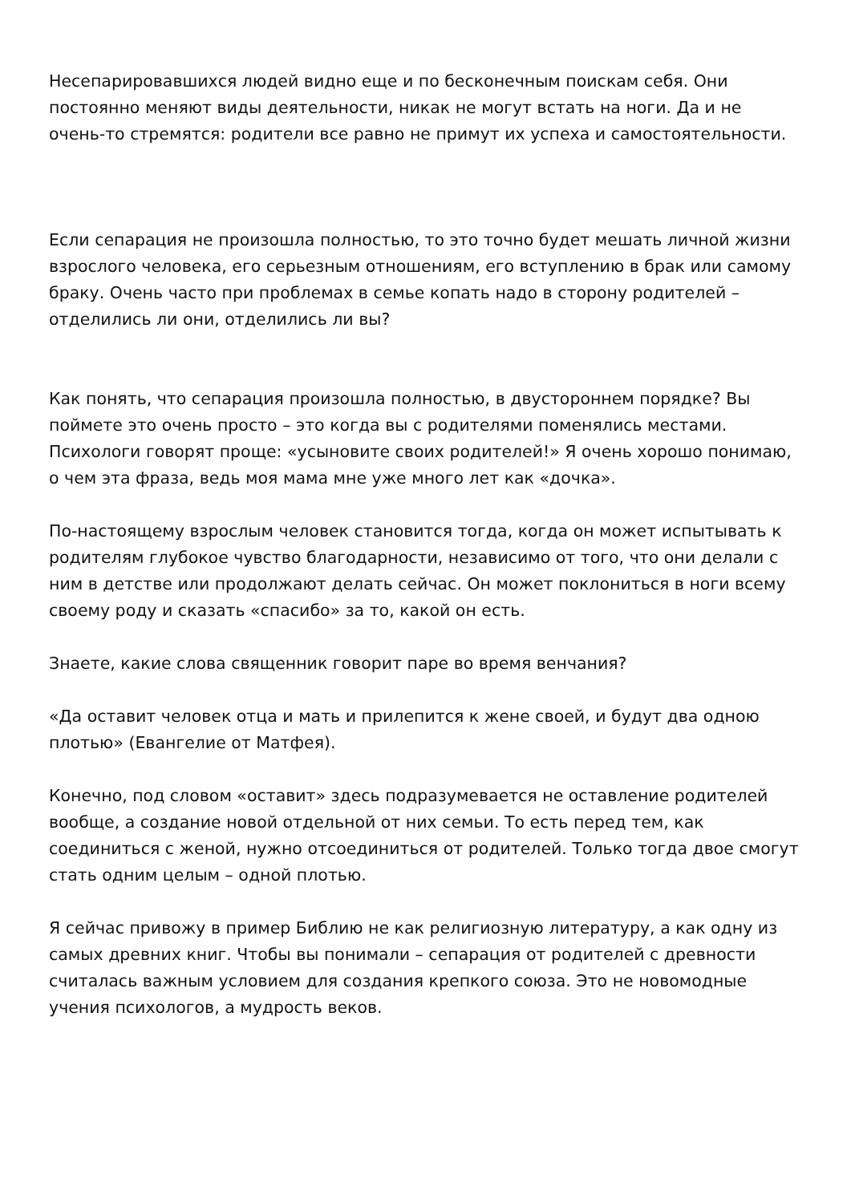Несепарировавшихся людей видно еще и по бесконечным поискам себя. Они постоянно меняют виды деятельности, никак не могут встать на ноги. Да и не очень-то стремятся: родители все равно не примут их успеха и самостоятельности.
Если сепарация не произошла полностью, то это точно будет мешать личной жизни взрослого человека, его серьезным отношениям, его вступлению в брак или самому браку. Очень часто при проблемах в семье копать надо в сторону родителей – отделились ли они, отделились ли вы?
Как понять, что сепарация произошла полностью, в двустороннем порядке? Вы поймете это очень просто – это когда вы с родителями поменялись местами. Психологи говорят проще: «усыновите своих родителей!» Я очень хорошо понимаю, о чем эта фраза, ведь моя мама мне уже много лет как «дочка».
По-настоящему взрослым человек становится тогда, когда он может испытывать к родителям глубокое чувство благодарности, независимо от того, что они делали с ним в детстве или продолжают делать сейчас. Он может поклониться в ноги всему своему роду и сказать «спасибо» за то, какой он есть.
Знаете, какие слова священник говорит паре во время венчания?
«Да оставит человек отца и мать и прилепится к жене своей, и будут два одною плотью» (Евангелие от Матфея).
Конечно, под словом «оставит» здесь подразумевается не оставление родителей вообще, а создание новой отдельной от них семьи. То есть перед тем, как соединиться с женой, нужно отсоединиться от родителей. Только тогда двое смогут стать одним целым – одной плотью.
Я сейчас привожу в пример Библию не как религиозную литературу, а как одну из самых древних книг. Чтобы вы понимали – сепарация от родителей с древности считалась важным условием для создания крепкого союза. Это не новомодные учения психологов, а мудрость веков.